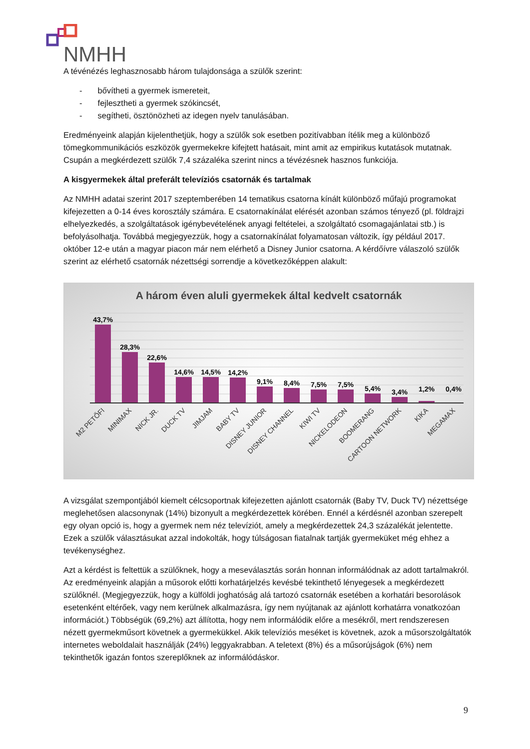NMHH
A tévénézés leghasznosabb három tulajdonsága a szülők szerint:
- bővítheti a gyermek ismereteit,
- fejlesztheti a gyermek szókincsét,
- segítheti, ösztönözheti az idegen nyelv tanulásában.
Eredményeink alapján kijelenthetjük, hogy a szülők sok esetben pozitívabban ítélik meg a különböző tömegkommunikációs eszközök gyermekekre kifejtett hatásait, mint amit az empirikus kutatások mutatnak. Csupán a megkérdezett szülők 7,4 százaléka szerint nincs a tévézésnek hasznos funkciója.
A kisgyermekek által preferált televíziós csatornák és tartalmak
Az NMHH adatai szerint 2017 szeptemberében 14 tematikus csatorna kínált különböző műfajú programokat kifejezetten a 0-14 éves korosztály számára. E csatornakínálat elérését azonban számos tényező (pl. földrajzi elhelyezkedés, a szolgáltatások igénybevételének anyagi feltételei, a szolgáltató csomagajánlatai stb.) is befolyásolhatja. Továbbá megjegyezzük, hogy a csatornakínálat folyamatosan változik, így például 2017. október 12-e után a magyar piacon már nem elérhető a Disney Junior csatorna. A kérdőívre válaszoló szülők szerint az elérhető csatornák nézettségi sorrendje a következőképpen alakult:
A három éven aluli gyermekek által kedvelt csatornák
43,7%
28,3%
22,6%
14,6%
14,5%
14,2%
9,1%
8,4%
7,5%
7,5%
5,4%
3,4%
1,2%
0,4%
M2 PETŐFI
MINIMAX
NICK JR.
DUCK TV
JIMJAM
BABY TV
DISNEY JUNIOR
DISNEY CHANNEL
KIWI TV
NICKELODEON
BOOMERANG
CARTOON NETWORK
KIKA
MEGAMAX
A vizsgálat szempontjából kiemelt célcsoportnak kifejezetten ajánlott csatornák (Baby TV, Duck TV) nézettsége meglehetősen alacsonynak (14%) bizonyult a megkérdezettek körében. Ennél a kérdésnél azonban szerepelt egy olyan opció is, hogy a gyermek nem néz televíziót, amely a megkérdezettek 24,3 százalékát jelentette. Ezek a szülők választásukat azzal indokolták, hogy túlságosan fiatalnak tartják gyermeküket még ehhez a tevékenységhez.
Azt a kérdést is feltettük a szülőknek, hogy a meseválasztás során honnan informálódnak az adott tartalmakról. Az eredményeink alapján a műsorok előtti korhatárjelzés kevésbé tekinthető lényegesek a megkérdezett szülőknél. (Megjegyezzük, hogy a külföldi joghatóság alá tartozó csatornák esetében a korhatári besorolások esetenként eltérőek, vagy nem kerülnek alkalmazásra, így nem nyújtanak az ajánlott korhatárra vonatkozóan információt.) Többségük (69,2%) azt állította, hogy nem informálódik előre a mesékről, mert rendszeresen nézett gyermekműsort követnek a gyermekükkel. Akik televíziós meséket is követnek, azok a műsorszolgáltatók internetes weboldalait használják (24%) leggyakrabban. A teletext (8%) és a műsorújságok (6%) nem tekinthetők igazán fontos szereplőknek az informálódáskor.
9